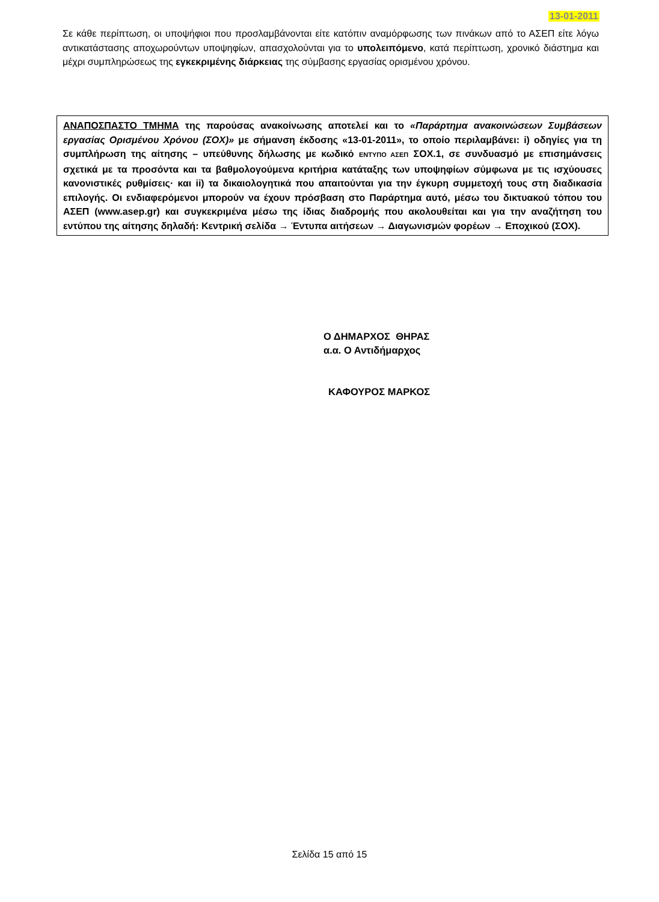13-01-2011
Σε κάθε περίπτωση, οι υποψήφιοι που προσλαμβάνονται είτε κατόπιν αναμόρφωσης των πινάκων από το ΑΣΕΠ είτε λόγω αντικατάστασης αποχωρούντων υποψηφίων, απασχολούνται για το υπολειπόμενο, κατά περίπτωση, χρονικό διάστημα και μέχρι συμπληρώσεως της εγκεκριμένης διάρκειας της σύμβασης εργασίας ορισμένου χρόνου.
ΑΝΑΠΟΣΠΑΣΤΟ ΤΜΗΜΑ της παρούσας ανακοίνωσης αποτελεί και το «Παράρτημα ανακοινώσεων Συμβάσεων εργασίας Ορισμένου Χρόνου (ΣΟΧ)» με σήμανση έκδοσης «13-01-2011», το οποίο περιλαμβάνει: i) οδηγίες για τη συμπλήρωση της αίτησης – υπεύθυνης δήλωσης με κωδικό ΕΝΤΥΠΟ ΑΣΕΠ ΣΟΧ.1, σε συνδυασμό με επισημάνσεις σχετικά με τα προσόντα και τα βαθμολογούμενα κριτήρια κατάταξης των υποψηφίων σύμφωνα με τις ισχύουσες κανονιστικές ρυθμίσεις· και ii) τα δικαιολογητικά που απαιτούνται για την έγκυρη συμμετοχή τους στη διαδικασία επιλογής. Οι ενδιαφερόμενοι μπορούν να έχουν πρόσβαση στο Παράρτημα αυτό, μέσω του δικτυακού τόπου του ΑΣΕΠ (www.asep.gr) και συγκεκριμένα μέσω της ίδιας διαδρομής που ακολουθείται και για την αναζήτηση του εντύπου της αίτησης δηλαδή: Κεντρική σελίδα → Έντυπα αιτήσεων → Διαγωνισμών φορέων → Εποχικού (ΣΟΧ).
Ο ΔΗΜΑΡΧΟΣ ΘΗΡΑΣ
α.α. Ο Αντιδήμαρχος
ΚΑΦΟΥΡΟΣ ΜΑΡΚΟΣ
Σελίδα 15 από 15